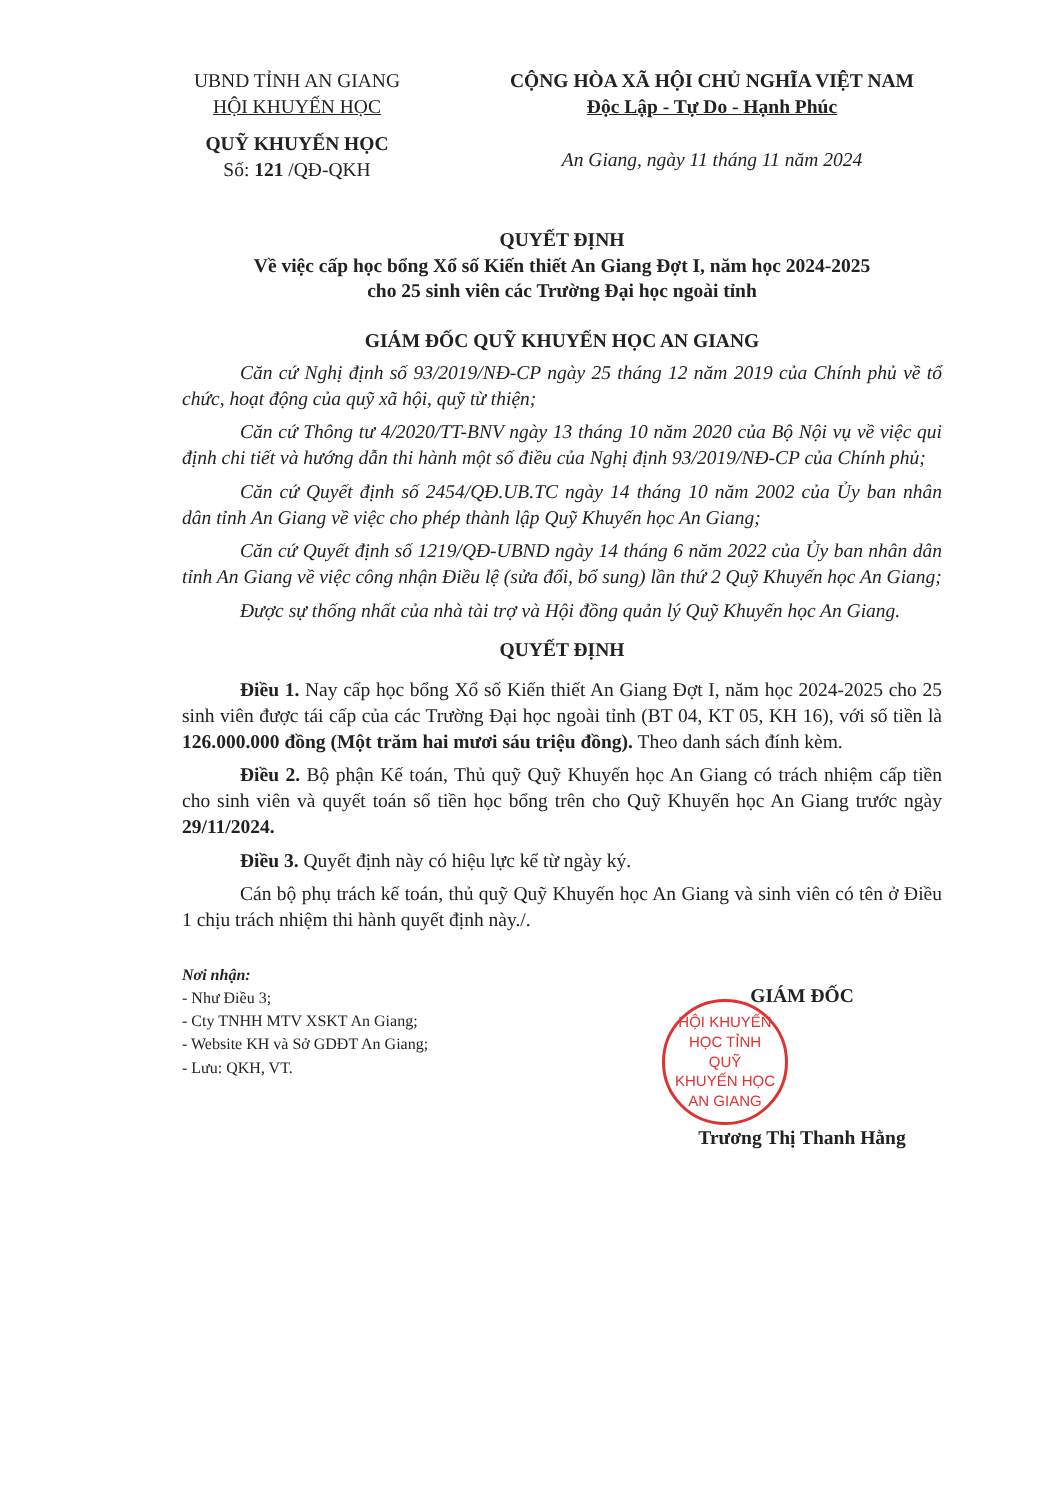UBND TỈNH AN GIANG
HỘI KHUYẾN HỌC
QUỸ KHUYẾN HỌC
Số: 121 /QĐ-QKH
CỘNG HÒA XÃ HỘI CHỦ NGHĨA VIỆT NAM
Độc Lập - Tự Do - Hạnh Phúc
An Giang, ngày 11 tháng 11 năm 2024
QUYẾT ĐỊNH
Về việc cấp học bổng Xổ số Kiến thiết An Giang Đợt I, năm học 2024-2025
cho 25 sinh viên các Trường Đại học ngoài tỉnh
GIÁM ĐỐC QUỸ KHUYẾN HỌC AN GIANG
Căn cứ Nghị định số 93/2019/NĐ-CP ngày 25 tháng 12 năm 2019 của Chính phủ về tổ chức, hoạt động của quỹ xã hội, quỹ từ thiện;
Căn cứ Thông tư 4/2020/TT-BNV ngày 13 tháng 10 năm 2020 của Bộ Nội vụ về việc qui định chi tiết và hướng dẫn thi hành một số điều của Nghị định 93/2019/NĐ-CP của Chính phủ;
Căn cứ Quyết định số 2454/QĐ.UB.TC ngày 14 tháng 10 năm 2002 của Ủy ban nhân dân tỉnh An Giang về việc cho phép thành lập Quỹ Khuyến học An Giang;
Căn cứ Quyết định số 1219/QĐ-UBND ngày 14 tháng 6 năm 2022 của Ủy ban nhân dân tỉnh An Giang về việc công nhận Điều lệ (sửa đổi, bổ sung) lần thứ 2 Quỹ Khuyến học An Giang;
Được sự thống nhất của nhà tài trợ và Hội đồng quản lý Quỹ Khuyến học An Giang.
QUYẾT ĐỊNH
Điều 1. Nay cấp học bổng Xổ số Kiến thiết An Giang Đợt I, năm học 2024-2025 cho 25 sinh viên được tái cấp của các Trường Đại học ngoài tỉnh (BT 04, KT 05, KH 16), với số tiền là 126.000.000 đồng (Một trăm hai mươi sáu triệu đồng). Theo danh sách đính kèm.
Điều 2. Bộ phận Kế toán, Thủ quỹ Quỹ Khuyến học An Giang có trách nhiệm cấp tiền cho sinh viên và quyết toán số tiền học bổng trên cho Quỹ Khuyến học An Giang trước ngày 29/11/2024.
Điều 3. Quyết định này có hiệu lực kể từ ngày ký.
Cán bộ phụ trách kế toán, thủ quỹ Quỹ Khuyến học An Giang và sinh viên có tên ở Điều 1 chịu trách nhiệm thi hành quyết định này./.
Nơi nhận:
- Như Điều 3;
- Cty TNHH MTV XSKT An Giang;
- Website KH và Sở GDĐT An Giang;
- Lưu: QKH, VT.
GIÁM ĐỐC
HỘI KHUYẾN HỌC TỈNH
QUỸ
KHUYẾN HỌC
AN GIANG
Trương Thị Thanh Hằng